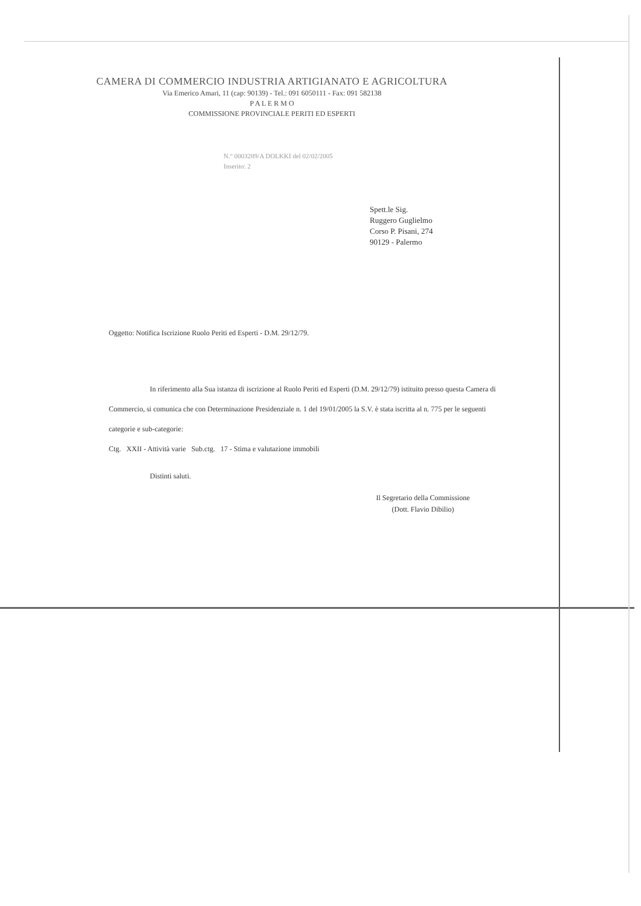CAMERA DI COMMERCIO INDUSTRIA ARTIGIANATO E AGRICOLTURA
Via Emerico Amari, 11 (cap: 90139) - Tel.: 091 6050111 - Fax: 091 582138
P A L E R M O
COMMISSIONE PROVINCIALE PERITI ED ESPERTI
N.° 0003289/A DOLKKI del 02/02/2005
Inserito: 2
Spett.le Sig.
Ruggero Guglielmo
Corso P. Pisani, 274
90129 - Palermo
Oggetto: Notifica Iscrizione Ruolo Periti ed Esperti - D.M. 29/12/79.
In riferimento alla Sua istanza di iscrizione al Ruolo Periti ed Esperti (D.M. 29/12/79) istituito presso questa Camera di Commercio, si comunica che con Determinazione Presidenziale n. 1 del 19/01/2005 la S.V. è stata iscritta al n. 775 per le seguenti categorie e sub-categorie:
Ctg. XXII - Attività varie Sub.ctg. 17 - Stima e valutazione immobili
Distinti saluti.
Il Segretario della Commissione
(Dott. Flavio Dibilio)